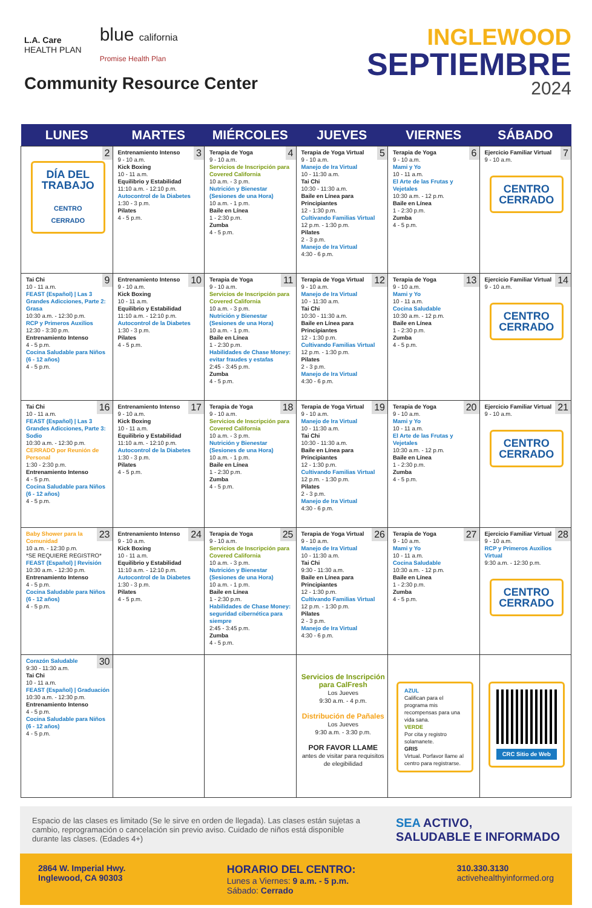L.A. Care
HEALTH PLAN
blue california
Promise Health Plan
Community Resource Center
INGLEWOOD
SEPTIEMBRE
2024
| LUNES | MARTES | MIÉRCOLES | JUEVES | VIERNES | SÁBADO |
| --- | --- | --- | --- | --- | --- |
| 2 DÍA DEL TRABAJO CENTRO CERRADO | 3 Entrenamiento Intenso 9 - 10 a.m. Kick Boxing 10 - 11 a.m. Equilibrio y Estabilidad 11:10 a.m. - 12:10 p.m. Autocontrol de la Diabetes 1:30 - 3 p.m. Pilates 4 - 5 p.m. | 4 Terapia de Yoga 9 - 10 a.m. Servicios de Inscripción para Covered California 10 a.m. - 3 p.m. Nutrición y Bienestar (Sesiones de una Hora) 10 a.m. - 1 p.m. Baile en Línea 1 - 2:30 p.m. Zumba 4 - 5 p.m. | 5 Terapia de Yoga Virtual 9 - 10 a.m. Manejo de Ira Virtual 10 - 11:30 a.m. Tai Chi 10:30 - 11:30 a.m. Baile en Línea para Principiantes 12 - 1:30 p.m. Cultivando Familias Virtual 12 p.m. - 1:30 p.m. Pilates 2 - 3 p.m. Manejo de Ira Virtual 4:30 - 6 p.m. | 6 Terapia de Yoga 9 - 10 a.m. Mami y Yo 10 - 11 a.m. El Arte de las Frutas y Vejetales 10:30 a.m. - 12 p.m. Baile en Línea 1 - 2:30 p.m. Zumba 4 - 5 p.m. | 7 Ejercicio Familiar Virtual 9 - 10 a.m. CENTRO CERRADO |
| 9 Tai Chi 10 - 11 a.m. FEAST (Español) / Las 3 Grandes Adicciones, Parte 2: Grasa 10:30 a.m. - 12:30 p.m. RCP y Primeros Auxilios 12:30 - 3:30 p.m. Entrenamiento Intenso 4 - 5 p.m. Cocina Saludable para Niños (6 - 12 años) 4 - 5 p.m. | 10 Entrenamiento Intenso 9 - 10 a.m. Kick Boxing 10 - 11 a.m. Equilibrio y Estabilidad 11:10 a.m. - 12:10 p.m. Autocontrol de la Diabetes 1:30 - 3 p.m. Pilates 4 - 5 p.m. | 11 Terapia de Yoga 9 - 10 a.m. Servicios de Inscripción para Covered California 10 a.m. - 3 p.m. Nutrición y Bienestar (Sesiones de una Hora) 10 a.m. - 1 p.m. Baile en Línea 1 - 2:30 p.m. Habilidades de Chase Money: evitar fraudes y estafas 2:45 - 3:45 p.m. Zumba 4 - 5 p.m. | 12 Terapia de Yoga Virtual 9 - 10 a.m. Manejo de Ira Virtual 10 - 11:30 a.m. Tai Chi 10:30 - 11:30 a.m. Baile en Línea para Principiantes 12 - 1:30 p.m. Cultivando Familias Virtual 12 p.m. - 1:30 p.m. Pilates 2 - 3 p.m. Manejo de Ira Virtual 4:30 - 6 p.m. | 13 Terapia de Yoga 9 - 10 a.m. Mami y Yo 10 - 11 a.m. Cocina Saludable 10:30 a.m. - 12 p.m. Baile en Línea 1 - 2:30 p.m. Zumba 4 - 5 p.m. | 14 Ejercicio Familiar Virtual 9 - 10 a.m. CENTRO CERRADO |
| 16 Tai Chi 10 - 11 a.m. FEAST (Español) / Las 3 Grandes Adicciones, Parte 3: Sodio 10:30 a.m. - 12:30 p.m. CERRADO por Reunión de Personal 1:30 - 2:30 p.m. Entrenamiento Intenso 4 - 5 p.m. Cocina Saludable para Niños (6 - 12 años) 4 - 5 p.m. | 17 Entrenamiento Intenso 9 - 10 a.m. Kick Boxing 10 - 11 a.m. Equilibrio y Estabilidad 11:10 a.m. - 12:10 p.m. Autocontrol de la Diabetes 1:30 - 3 p.m. Pilates 4 - 5 p.m. | 18 Terapia de Yoga 9 - 10 a.m. Servicios de Inscripción para Covered California 10 a.m. - 3 p.m. Nutrición y Bienestar (Sesiones de una Hora) 10 a.m. - 1 p.m. Baile en Línea 1 - 2:30 p.m. Zumba 4 - 5 p.m. | 19 Terapia de Yoga Virtual 9 - 10 a.m. Manejo de Ira Virtual 10 - 11:30 a.m. Tai Chi 10:30 - 11:30 a.m. Baile en Línea para Principiantes 12 - 1:30 p.m. Cultivando Familias Virtual 12 p.m. - 1:30 p.m. Pilates 2 - 3 p.m. Manejo de Ira Virtual 4:30 - 6 p.m. | 20 Terapia de Yoga 9 - 10 a.m. Mami y Yo 10 - 11 a.m. El Arte de las Frutas y Vejetales 10:30 a.m. - 12 p.m. Baile en Línea 1 - 2:30 p.m. Zumba 4 - 5 p.m. | 21 Ejercicio Familiar Virtual 9 - 10 a.m. CENTRO CERRADO |
| 23 Baby Shower para la Comunidad 10 a.m. - 12:30 p.m. *SE REQUIERE REGISTRO* FEAST (Español) / Revisión 10:30 a.m. - 12:30 p.m. Entrenamiento Intenso 4 - 5 p.m. Cocina Saludable para Niños (6 - 12 años) 4 - 5 p.m. | 24 Entrenamiento Intenso 9 - 10 a.m. Kick Boxing 10 - 11 a.m. Equilibrio y Estabilidad 11:10 a.m. - 12:10 p.m. Autocontrol de la Diabetes 1:30 - 3 p.m. Pilates 4 - 5 p.m. | 25 Terapia de Yoga 9 - 10 a.m. Servicios de Inscripción para Covered California 10 a.m. - 3 p.m. Nutrición y Bienestar (Sesiones de una Hora) 10 a.m. - 1 p.m. Baile en Línea 1 - 2:30 p.m. Habilidades de Chase Money: seguridad cibernética para siempre 2:45 - 3:45 p.m. Zumba 4 - 5 p.m. | 26 Terapia de Yoga Virtual 9 - 10 a.m. Manejo de Ira Virtual 10 - 11:30 a.m. Tai Chi 9:30 - 11:30 a.m. Baile en Línea para Principiantes 12 - 1:30 p.m. Cultivando Familias Virtual 12 p.m. - 1:30 p.m. Pilates 2 - 3 p.m. Manejo de Ira Virtual 4:30 - 6 p.m. | 27 Terapia de Yoga 9 - 10 a.m. Mami y Yo 10 - 11 a.m. Cocina Saludable 10:30 a.m. - 12 p.m. Baile en Línea 1 - 2:30 p.m. Zumba 4 - 5 p.m. | 28 Ejercicio Familiar Virtual 9 - 10 a.m. RCP y Primeros Auxilios Virtual 9:30 a.m. - 12:30 p.m. CENTRO CERRADO |
| 30 Corazón Saludable 9:30 - 11:30 a.m. Tai Chi 10 - 11 a.m. FEAST (Español) / Graduación 10:30 a.m. - 12:30 p.m. Entrenamiento Intenso 4 - 5 p.m. Cocina Saludable para Niños (6 - 12 años) 4 - 5 p.m. | | | Servicios de Inscripción para CalFresh Los Jueves 9:30 a.m. - 4 p.m. Distribución de Pañales Los Jueves 9:30 a.m. - 3:30 p.m. POR FAVOR LLAME antes de visitar para requisitos de elegibilidad | AZUL Califican para el programa mis recompensas para una vida sana. VERDE Por cita y registro solamanete. GRIS Virtual. Porfavor llame al centro para registrarse. | CRC Sitio de Web |
Espacio de las clases es limitado (Se le sirve en orden de llegada). Las clases están sujetas a cambio, reprogramación o cancelación sin previo aviso. Cuidado de niños está disponible durante las clases. (Edades 4+)
SEA ACTIVO,
SALUDABLE E INFORMADO
2864 W. Imperial Hwy.
Inglewood, CA 90303
HORARIO DEL CENTRO:
Lunes a Viernes: 9 a.m. - 5 p.m.
Sábado: Cerrado
310.330.3130
activehealthyinformed.org